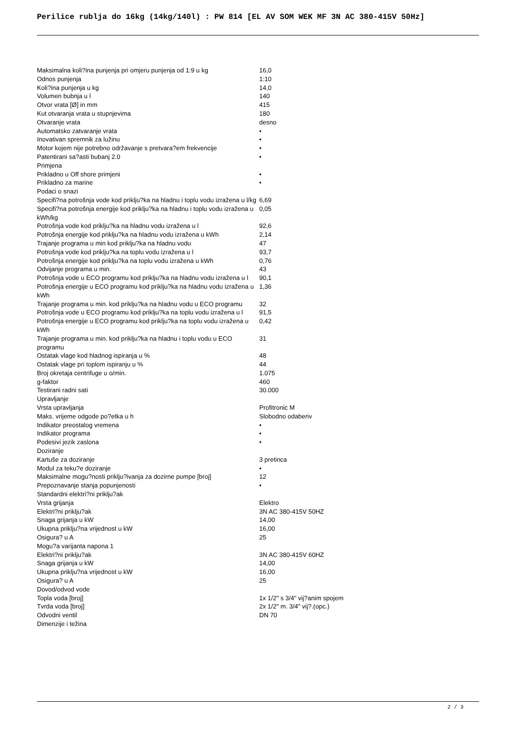Perilice rublja do 16kg (14kg/140l) : PW 814 [EL AV SOM WEK MF 3N AC 380-415V 50Hz]
| Maksimalna koli?ina punjenja pri omjeru punjenja od 1:9 u kg | 16,0 |
| Odnos punjenja | 1:10 |
| Koli?ina punjenja u kg | 14,0 |
| Volumen bubnja u l | 140 |
| Otvor vrata [Ø] in mm | 415 |
| Kut otvaranja vrata u stupnjevima | 180 |
| Otvaranje vrata | desno |
| Automatsko zatvaranje vrata | • |
| Inovativan spremnik za lužinu | • |
| Motor kojem nije potrebno održavanje s pretvara?em frekvencije | • |
| Patentirani sa?asti bubanj 2.0 | • |
| Primjena | |
| Prikladno u Off shore primjeni | • |
| Prikladno za marine | • |
| Podaci o snazi | |
| Specifi?na potrošnja vode kod priklju?ka na hladnu i toplu vodu izražena u l/kg | 6,69 |
| Specifi?na potrošnja energije kod priklju?ka na hladnu i toplu vodu izražena u kWh/kg | 0,05 |
| Potrošnja vode kod priklju?ka na hladnu vodu izražena u l | 92,6 |
| Potrošnja energije kod priklju?ka na hladnu vodu izražena u kWh | 2,14 |
| Trajanje programa u min kod priklju?ka na hladnu vodu | 47 |
| Potrošnja vode kod priklju?ka na toplu vodu izražena u l | 93,7 |
| Potrošnja energije kod priklju?ka na toplu vodu izražena u kWh | 0,76 |
| Odvijanje programa u min. | 43 |
| Potrošnja vode u ECO programu kod priklju?ka na hladnu vodu izražena u l | 90,1 |
| Potrošnja energije u ECO programu kod priklju?ka na hladnu vodu izražena u kWh | 1,36 |
| Trajanje programa u min. kod priklju?ka na hladnu vodu u ECO programu | 32 |
| Potrošnja vode u ECO programu kod priklju?ka na toplu vodu izražena u l | 91,5 |
| Potrošnja energije u ECO programu kod priklju?ka na toplu vodu izražena u kWh | 0,42 |
| Trajanje programa u min. kod priklju?ka na hladnu i toplu vodu u ECO programu | 31 |
| Ostatak vlage kod hladnog ispiranja u % | 48 |
| Ostatak vlage pri toplom ispiranju u % | 44 |
| Broj okretaja centrifuge u o/min. | 1.075 |
| g-faktor | 460 |
| Testirani radni sati | 30.000 |
| Upravljanje | |
| Vrsta upravljanja | Profitronic M |
| Maks. vrijeme odgode po?etka u h | Slobodno odaberiv |
| Indikator preostalog vremena | • |
| Indikator programa | • |
| Podesivi jezik zaslona | • |
| Doziranje | |
| Kartuše za doziranje | 3 pretinca |
| Modul za teku?e doziranje | • |
| Maksimalne mogu?nosti priklju?ivanja za dozirne pumpe [broj] | 12 |
| Prepoznavanje stanja popunjenosti | • |
| Standardni elektri?ni priklju?ak | |
| Vrsta grijanja | Elektro |
| Elektri?ni priklju?ak | 3N AC 380-415V 50HZ |
| Snaga grijanja u kW | 14,00 |
| Ukupna priklju?na vrijednost u kW | 16,00 |
| Osigura? u A | 25 |
| Mogu?a varijanta napona 1 | |
| Elektri?ni priklju?ak | 3N AC 380-415V 60HZ |
| Snaga grijanja u kW | 14,00 |
| Ukupna priklju?na vrijednost u kW | 16,00 |
| Osigura? u A | 25 |
| Dovod/odvod vode | |
| Topla voda [broj] | 1x 1/2" s 3/4" vij?anim spojem |
| Tvrda voda [broj] | 2x 1/2" m. 3/4" vij?.(opc.) |
| Odvodni ventil | DN 70 |
| Dimenzije i težina | |
2 / 3